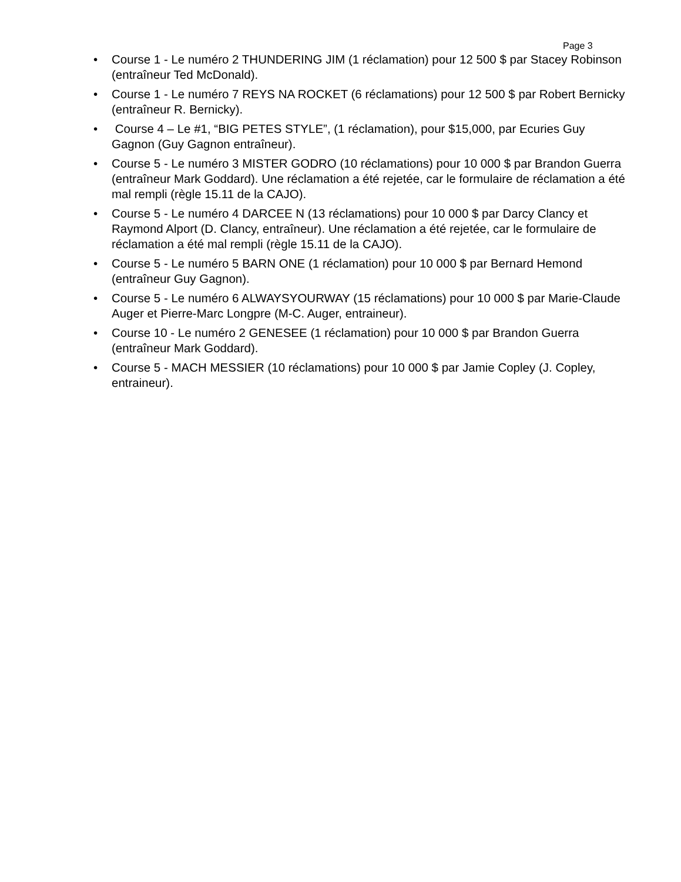Page 3
• Course 1 - Le numéro 2 THUNDERING JIM (1 réclamation) pour 12 500 $ par Stacey Robinson (entraîneur Ted McDonald).
• Course 1 - Le numéro 7 REYS NA ROCKET (6 réclamations) pour 12 500 $ par Robert Bernicky (entraîneur R. Bernicky).
• Course 4 – Le #1, “BIG PETES STYLE”, (1 réclamation), pour $15,000, par Ecuries Guy Gagnon (Guy Gagnon entraîneur).
• Course 5 - Le numéro 3 MISTER GODRO (10 réclamations) pour 10 000 $ par Brandon Guerra (entraîneur Mark Goddard). Une réclamation a été rejetée, car le formulaire de réclamation a été mal rempli (règle 15.11 de la CAJO).
• Course 5 - Le numéro 4 DARCEE N (13 réclamations) pour 10 000 $ par Darcy Clancy et Raymond Alport (D. Clancy, entraîneur). Une réclamation a été rejetée, car le formulaire de réclamation a été mal rempli (règle 15.11 de la CAJO).
• Course 5 - Le numéro 5 BARN ONE (1 réclamation) pour 10 000 $ par Bernard Hemond (entraîneur Guy Gagnon).
• Course 5 - Le numéro 6 ALWAYSYOURWAY (15 réclamations) pour 10 000 $ par Marie-Claude Auger et Pierre-Marc Longpre (M-C. Auger, entraineur).
• Course 10 - Le numéro 2 GENESEE (1 réclamation) pour 10 000 $ par Brandon Guerra (entraîneur Mark Goddard).
• Course 5 - MACH MESSIER (10 réclamations) pour 10 000 $ par Jamie Copley (J. Copley, entraineur).